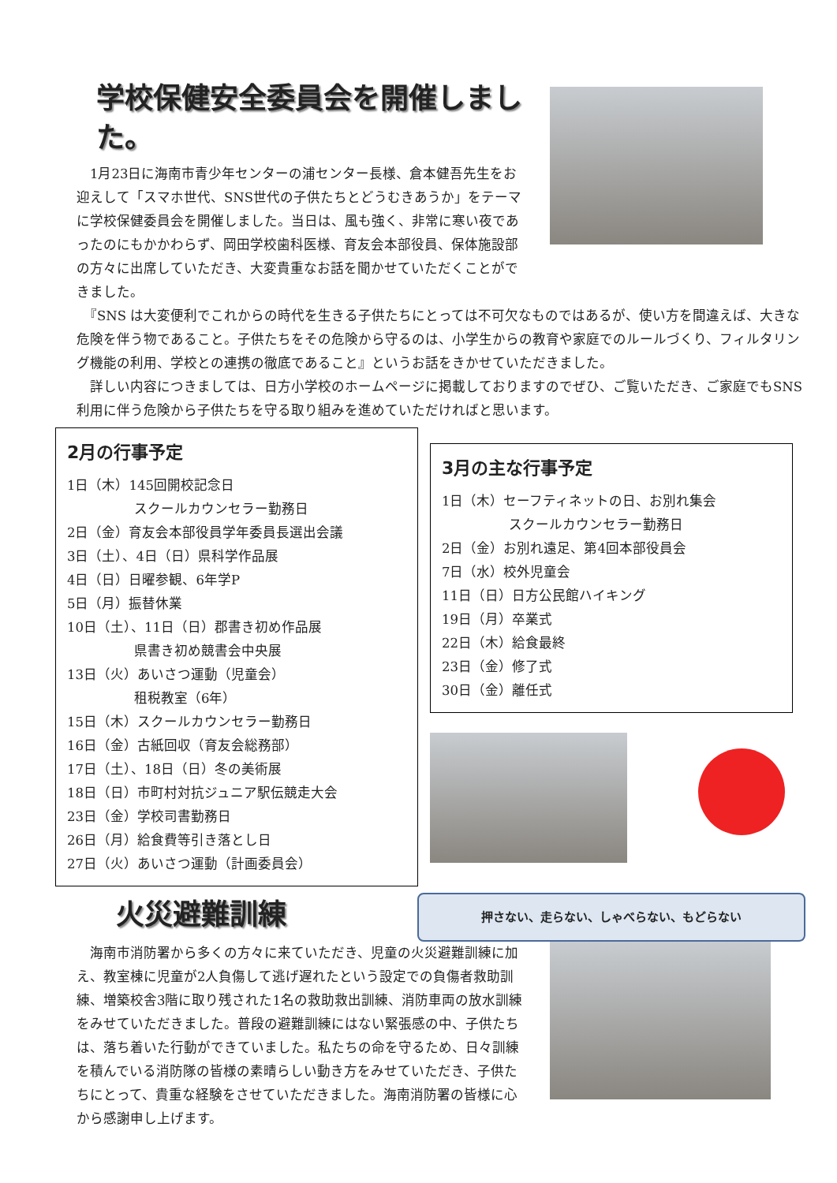学校保健安全委員会を開催しました。
　1月23日に海南市青少年センターの浦センター長様、倉本健吾先生をお迎えして「スマホ世代、SNS世代の子供たちとどうむきあうか」をテーマに学校保健委員会を開催しました。当日は、風も強く、非常に寒い夜であったのにもかかわらず、岡田学校歯科医様、育友会本部役員、保体施設部の方々に出席していただき、大変貴重なお話を聞かせていただくことができました。
　『SNS は大変便利でこれからの時代を生きる子供たちにとっては不可欠なものではあるが、使い方を間違えば、大きな危険を伴う物であること。子供たちをその危険から守るのは、小学生からの教育や家庭でのルールづくり、フィルタリング機能の利用、学校との連携の徹底であること』というお話をきかせていただきました。
　詳しい内容につきましては、日方小学校のホームページに掲載しておりますのでぜひ、ご覧いただき、ご家庭でもSNS利用に伴う危険から子供たちを守る取り組みを進めていただければと思います。
2月の行事予定
1日（木）145回開校記念日
　　　　　スクールカウンセラー勤務日
2日（金）育友会本部役員学年委員長選出会議
3日（土）、4日（日）県科学作品展
4日（日）日曜参観、6年学P
5日（月）振替休業
10日（土）、11日（日）郡書き初め作品展
　　　　　県書き初め競書会中央展
13日（火）あいさつ運動（児童会）
　　　　　租税教室（6年）
15日（木）スクールカウンセラー勤務日
16日（金）古紙回収（育友会総務部）
17日（土）、18日（日）冬の美術展
18日（日）市町村対抗ジュニア駅伝競走大会
23日（金）学校司書勤務日
26日（月）給食費等引き落とし日
27日（火）あいさつ運動（計画委員会）
3月の主な行事予定
1日（木）セーフティネットの日、お別れ集会
　　　　　スクールカウンセラー勤務日
2日（金）お別れ遠足、第4回本部役員会
7日（水）校外児童会
11日（日）日方公民館ハイキング
19日（月）卒業式
22日（木）給食最終
23日（金）修了式
30日（金）離任式
火災避難訓練
押さない、走らない、しゃべらない、もどらない
　海南市消防署から多くの方々に来ていただき、児童の火災避難訓練に加え、教室棟に児童が2人負傷して逃げ遅れたという設定での負傷者救助訓練、増築校舎3階に取り残された1名の救助救出訓練、消防車両の放水訓練をみせていただきました。普段の避難訓練にはない緊張感の中、子供たちは、落ち着いた行動ができていました。私たちの命を守るため、日々訓練を積んでいる消防隊の皆様の素晴らしい動き方をみせていただき、子供たちにとって、貴重な経験をさせていただきました。海南消防署の皆様に心から感謝申し上げます。